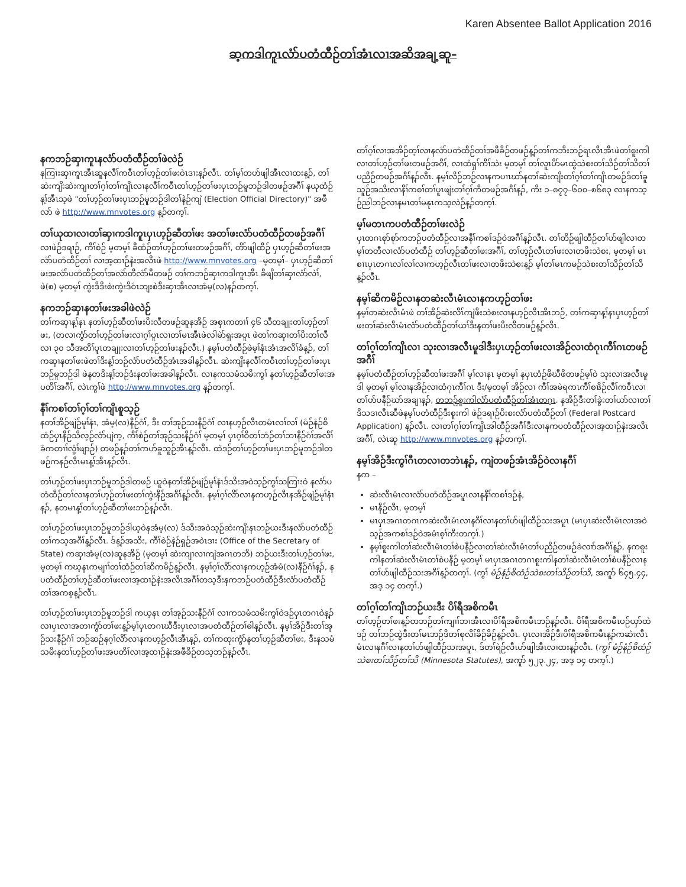Karen Absentee Ballot Application 2016
ဆ့ကဒါကူၤလံာ်ပတံထီဉ်တၢ်အံၤလၢအဆိအချ့ဆူ–
နကဘဉ်ဆှၢကူၤနလံာ်ပတံထီဉ်တၢ်ဖဲလဲဉ်
နကြၢးဆှၢကူၤအီၤဆူနလီၢ်ကဝီၤတၢ်ဟ့ဉ်တၢ်ဖးဝဲၤဒၢးန့ၣ်လီၤ. တၢ်မ့ၢ်တဟ်ဖျါအီၤလၢထးန့ၣ်, တၢ်ဆဲးကျိးဆဲးကျၢတၢ်ဂ့ၢ်တၢ်ကျိၤလၢနလီၢ်ကဝီၤတၢ်ဟ့ဉ်တၢ်ဖးပှၤဘဉ်မူဘဉ်ဒါတဖဉ်အဂီၢ် နယုထံဉ်န့ၢ်အီၤသ့ဖဲ "တၢ်ဟ့ဉ်တၢ်ဖးပှၤဘဉ်မူဘဉ်ဒါတၢ်နဲဉ်ကျဲ (Election Official Directory)" အဖီလာ် ဖဲ http://www.mnvotes.org န့ၣ်တက့ၢ်.
တၢ်ယုထၢလၢတၢ်ဆှၢကဒါကူၤပှၤဟ့ဉ်ဆီတၢ်ဖး အတၢ်ဖးလံာ်ပတံထီဉ်တဖဉ်အဂီၢ်
လၢဖဲဉ်ဒရၢဉ်, ကီၢ်စဲဉ် မ့တမ့ၢ် ခီထံဉ်တၢ်ဟ့ဉ်တၢ်ဖးတဖဉ်အဂီၢ်, တိာ်ဖျါထီဉ် ပှၤဟ့ဉ်ဆီတၢ်ဖးအလံာ်ပတံထီဉ်တၢ် လၢအ့ထၢဉ်နဲးအလိၤဖဲ http://www.mnvotes.org –မ့တမ့ၢ်– ပှၤဟ့ဉ်ဆီတၢ်ဖးအလံာ်ပတံထီဉ်တၢ်အလံာ်တီလံာ်မီတဖဉ် တၢ်ကဘဉ်ဆှၢကဒါကူၤအီၤ ခီဖျိတၢ်ဆှၢလံာ်လဲၢ်, ဖဲ(စ) မ့တမ့ၢ် ကွဲးဒိဒိးစဲးကွဲးဒိဝံၤဘျးစဲဒီးဆှၢအီၤလၢအံမ့(လ)န့ၣ်တက့ၢ်.
နကဘဉ်ဆှၢနတၢ်ဖးအခါဖဲလဲဉ်
တၢ်ကဆှၢန့ၢ်နၤ နတၢ်ဟ့ဉ်ဆီတၢ်ဖးပိးလီတဖဉ်ဆူနအိဉ် အစှၤကတၢၢ် ၄၆ သီတချုးတၢ်ဟ့ဉ်တၢ်ဖး, (တလၢကွံာ်တၢ်ဟ့ဉ်တၢ်ဖးလၢဂ့ၢ်ပူၤလၢတၢ်မၤအီၤဖဲလါမဲာ်ရှးအပူၤ ဖဲတၢ်ကဆှၢတၢ်ပိးတၢ်လီလၢ ၃၀ သီအတိၢ်ပူၤတချုးလၢတၢ်ဟ့ဉ်တၢ်ဖးန့ၣ်လီၤ.) နမ့ၢ်ပတံထီဉ်ဖဲမ့ၢ်နံၤအံၤအလိၢ်ခံန့ၣ်, တၢ်ကဆှၢနတၢ်ဖးဖဲတၢ်ဒိးန့ၢ်ဘဉ်လံာ်ပတံထီဉ်အံၤအခါန့ၣ်လီၤ. ဆဲးကျိးနလီၢ်ကဝီၤတၢ်ဟ့ဉ်တၢ်ဖးပှၤဘဉ်မူဘဉ်ဒါ ဖဲနတဒိးန့ၢ်ဘဉ်ဒံးနတၢ်ဖးအခါန့ၣ်လီၤ. လၢနကသမံသမိးကွၢ် နတၢ်ဟ့ဉ်ဆီတၢ်ဖးအပတိၢ်အဂီၢ်, လဲၤကွၢ်ဖဲ http://www.mnvotes.org န့ၣ်တက့ၢ်.
နီၢ်ကစၢ်တၢ်ဂ့ၢ်တၢ်ကျိၤစူသ့ဉ်
နတၢ်အိဉ်ဖျဲဉ်မုၢ်နံၤ, အံမ့(လ)နီဉ်ဂံၢ်, ဒီး တၢ်အုဉ်သးနီဉ်ဂံၢ် လၢနဟ့ဉ်လီၤတမံၤလၢ်လၢ် (မံဉ်နံဉ်စိထံဉ်ပှၤနီဉ်သိလ့ဉ်လံာ်ပျဲက့, ကီၢ်စဲဉ်တၢ်အုဉ်သးနီဉ်ဂံၢ် မ့တမ့ၢ် ပှၤဂ့ၢ်ဝီတၢ်ဘံဉ်တၢ်ဘၢနီဉ်ဂံၢ်အလီၢ်ခံကတၢၢ်လွံၢ်ဖျာဉ်) တဖဉ်န့ၣ်တၢ်ကဟ်ခူသူဉ်အီၤန့ၣ်လီၤ. ထဲဒဉ်တၢ်ဟ့ဉ်တၢ်ဖးပှၤဘဉ်မူဘဉ်ဒါတဖဉ်ကနဉ်လီၤမၤန့ၢ်အီၤန့ၣ်လီၤ.
တၢ်ဟ့ဉ်တၢ်ဖးပှၤဘဉ်မူဘဉ်ဒါတဖဉ် ယူဝဲနတၢ်အိဉ်ဖျဲဉ်မုၢ်နံၤဒ်သိးအဝဲသ့ဉ်ကွၢ်သကြၢးဝဲ နလံာ်ပတံထီဉ်တၢ်လၢနတၢ်ဟ့ဉ်တၢ်ဖးတၢ်ကွဲးနီဉ်အဂီၢ်န့ၣ်လီၤ. နမ့ၢ်ဂ့ၢ်လိာ်လၢနကဟ့ဉ်လီၤနအိဉ်ဖျဲဉ်မုၢ်နံၤန့ၣ်, နတမၤန့ၢ်တၢ်ဟ့ဉ်ဆီတၢ်ဖးဘဉ်န့ၣ်လီၤ.
တၢ်ဟ့ဉ်တၢ်ဖးပှၤဘဉ်မူဘဉ်ဒါယ့ဝဲနအံမ့(လ) ဒ်သိးအဝဲသ့ဉ်ဆဲးကျိးနၤဘဉ်ယးဒီးနလံာ်ပတံထီဉ်တၢ်ကသ့အဂီၢ်န့ၣ်လီၤ. ဒ်န့ၣ်အသိး, ကီၢ်စဲဉ်နဲဉ်ရှဉ်အဝဲၤဒၢး (Office of the Secretary of State) ကဆှၢအံမ့(လ)ဆူနအိဉ် (မ့တမ့ၢ် ဆဲးကျၢလၢကျဲအဂၤတဘိ) ဘဉ်ယးဒီးတၢ်ဟ့ဉ်တၢ်ဖး, မ့တမ့ၢ် ကဃ့နၤကမျၢၢ်တၢ်ထံဉ်တၢ်ဆိကမိဉ်န့ၣ်လီၤ. နမ့ၢ်ဂ့ၢ်လိာ်လၢနကဟ့ဉ်အံမံ(လ)နီဉ်ဂံၢ်န့ၣ်, နပတံထီဉ်တၢ်ဟ့ဉ်ဆီတၢ်ဖးလၢအ့ထၢဉ်နဲးအလိၤအဂီၢ်တသ့ဒီးနကဘဉ်ပတံထီဉ်ဒီးလံာ်ပတံထီဉ်တၢ်အကစ့န့ၣ်လီၤ.
တၢ်ဟ့ဉ်တၢ်ဖးပှၤဘဉ်မူဘဉ်ဒါ ကယ့နၤ တၢ်အုဉ်သးနီဉ်ဂံၢ် လၢကသမံသမိးကွၢ်ဝဲဒဉ်ပှၤတဂၤဝဲန့ၣ် လၢပှၤလၢအတၢကွံာ်တၢ်ဖးန့ၣ်မ့ၢ်ပှၤတဂၤဃီဒီးပှၤလၢအပတံထီဉ်တၢ်ဓါန့ၣ်လီၤ. နမ့ၢ်အိဉ်ဒီးတၢ်အုဉ်သးနီဉ်ဂံၢ် ဘဉ်ဆဉ်နဂ့ၢ်လိာ်လၢနကဟ့ဉ်လီၤအီၤန့ၣ်, တၢ်ကထုးကွံာ်နတၢ်ဟ့ဉ်ဆီတၢ်ဖး, ဒီးနသမံသမိးနတၢ်ဟ့ဉ်တၢ်ဖးအပတိၢ်လၢအ့ထၢဉ်နဲးအဖီခိဉ်တသ့ဘဉ်န့ၣ်လီၤ.
တၢ်ဂ့ၢ်လၢအအိဉ်တ့ၢ်လၢနလံာ်ပတံထီဉ်တၢ်အဖီခိဉ်တဖဉ်န့ၣ်တၢ်ကဘိးဘဉ်ရၤလီၤအီၤဖဲတၢ်စူးကါလၢတၢ်ဟ့ဉ်တၢ်ဖးတဖဉ်အဂီၢ်, လၢထံရှၢ်ကီၢ်သဲး မ့တမ့ၢ် တၢ်လူၤပိာ်မၤထွဲသဲစးတၢ်သိဉ်တၢ်သိတၢ်ပညိဉ်တဖဉ်အဂီၢ်န့ၣ်လီၤ. နမ့ၢ်လိဉ်ဘဉ်လၢနကပၢၤဃာ်နတၢ်ဆဲးကျိးတၢ်ဂ့ၢ်တၢ်ကျိၤတဖဉ်ဒ်တၢ်ခူသူဉ်အသိးလၢနီၢ်ကစၢ်တၢ်ပူၤဖျဲးတၢ်ဂ့ၢ်ကီတဖဉ်အဂီၢ်န့ၣ်, ကိး ၁–၈၇၇–၆၀၀–၈၆၈၃ လၢနကသ့ဉ်ညါဘဉ်လၢနမၤတၢ်မနုၤကသ့လဲဉ်န့ၣ်တက့ၢ်.
မ့ၢ်မတၤကပတံထီဉ်တၢ်ဖးလဲဉ်
ပှၤတဂၤစုာ်စုာ်ကဘဉ်ပတံထီဉ်လၢအနီၢ်ကစၢ်ဒဉ်ဝဲအဂီၢ်န့ၣ်လီၤ. တၢ်တိဉ်ဖျါထီဉ်တၢ်ဟ်ဖျါလၢတမ့ၢ်တတီလၢလံာ်ပတံထီဉ် တၢ်ဟ့ဉ်ဆီတၢ်ဖးအဂီၢ်, တၢ်ဟ့ဉ်လီၤတၢ်ဖးလၢတဖိးသဲစး, မ့တမ့ၢ် မၤစၢၤပှၤတဂၤလၢ်လၢ်လၢကဟ့ဉ်လီၤတၢ်ဖးလၢတဖိးသဲစးန့ၣ် မ့ၢ်တၢ်မၤကမဉ်သဲစးတၢ်သိဉ်တၢ်သိန့ၣ်လီၤ.
နမ့ၢ်ဆိကမိဉ်လၢနတဆဲးလီၤမံၤလၢနကဟ့ဉ်တၢ်ဖး
နမ့ၢ်တဆဲးလီၤမံၤဖဲ တၢ်အိဉ်ဆဲးလီၤ်ကျဲဖိးသဲစးလၢနဟ့ဉ်လီၤအီၤဘဉ်, တၢ်ကဆှၢန့ၢ်နၤပှၤဟ့ဉ်တၢ်ဖးတၢ်ဆဲးလီၤမံၤလံာ်ပတံထီဉ်တၢ်ယၢ်ဒီးနတၢ်ဖးပိးလီတဖဉ်န့ၣ်လီၤ.
တၢ်ဂ့ၢ်တၢ်ကျိၤလၢ သုးလၢအလီၤမူဒါဒီးပှၤဟ့ဉ်တၢ်ဖးလၢအိဉ်လၢထံဂုၤကီၢ်ဂၤတဖဉ်အဂီၢ်
နမ့ၢ်ပတံထီဉ်တၢ်ဟ့ဉ်ဆီတၢ်ဖးအဂီၢ် မ့ၢ်လၢနၤ မ့တမ့ၢ် နပှၤဟံဉ်ဖိဃီဖိတဖဉ်မ့ၢ်ဝဲ သုးလၢအလီၤမူဒါ မ့တမ့ၢ် မ့ၢ်လၢနအိဉ်လၢထံဂုၤကီၢ်ဂၤ ဒီး/မ့တမ့ၢ် အိဉ်လၢ ကီၢ်အမဲရကၤကီၢ်စၢၖိဉ်လီၢ်ကဝီၤလၢတၢ်ဟ်ပနီဉ်ဃာ်အချၢန့ၣ်, တဘဉ်စူးကါလံာ်ပတံထီဉ်တၢ်အံၤတဂ့ၤ. နအိဉ်ဒီးတၢ်ခွဲးတၢ်ယာ်လၢတၢ်ဒိသဒၢလီၤဆီဖဲနမ့ၢ်ပတံထီဉ်ဒီးစူးကါ ဖဲဉ်ဒရၢဉ်ပိးစးလံာ်ပတံထီဉ်တၢ် (Federal Postcard Application) န့ၣ်လီၤ. လၢတၢ်ဂ့ၢ်တၢ်ကျိၤအါထီဉ်အဂီၢ်ဒီးလၢနကပတံထီဉ်လၢအ့ထၢဉ်နဲးအလိၤအဂီၢ်, လဲၤဆူ http://www.mnvotes.org န့ၣ်တက့ၢ်.
နမ့ၢ်အိဉ်ဒီးကွၢ်ဂီၤတလၢတဘဲၤန့ၣ်, ကျဲတဖဉ်အံၤအိဉ်ဝဲလၢနဂီၢ်
နက –
ဆဲးလီၤမံၤလၢလံာ်ပတံထီဉ်အပူၤလၢနနီၢ်ကစၢ်ဒဉ်နဲ,
မၤနီဉ်လီၤ, မ့တမ့ၢ်
မၤပှၤအဂၤတဂၤကဆဲးလီၤမံၤလၢနဂီၢ်လၢနတၢ်ဟ်ဖျါထီဉ်သးအပူၤ (မၤပှၤဆဲးလီၤမံၤလၢအဝဲသ့ဉ်အကစၢ်ဒဉ်ဝဲအမံၤစ့ၢ်ကီးတက့ၢ်.)
နမ့ၢ်စူးကါတၢ်ဆဲးလီၤမံၤတၢ်စဲပနီဉ်လၢတၢ်ဆဲးလီၤမံၤတၢ်ပညိဉ်တဖဉ်ခဲလၢာ်အဂီၢ်န့ၣ်, နကစူးကါနတၢ်ဆဲးလီၤမံၤတၢ်စဲပနီဉ် မ့တမ့ၢ် မၤပှၤအဂၤတဂၤစူးကါနတၢ်ဆဲးလီၤမံၤတၢ်စဲပနီဉ်လၢနတၢ်ဟ်ဖျါထီဉ်သးအဂီၢ်န့ၣ်တက့ၢ်. (ကွၢ် မံဉ်နံဉ်စိထံဉ်သဲစးတၢ်သိဉ်တၢ်သိ, အကူာ် ၆၄၅.၄၄, အဒ့ ၁၄ တက့ၢ်.)
တၢ်ဂ့ၢ်တၢ်ကျိၤဘဉ်ယးဒီး ပိၢ်ရီအစိကမီၤ
တၢ်ဟ့ဉ်တၢ်ဖးန့ၣ်တဘဉ်တၢ်ကျၢၢ်ဘၢအီၤလၢပိၢ်ရီအစိကမီၤဘဉ်န့ၣ်လီၤ. ပိၢ်ရီအစိကမီၤပဉ်ယှာ်ထဲဒဉ် တၢ်ဘဉ်ထွဲဒီးတၢ်မၤဘဉ်ဒိတၢ်စုလိၢ်ခိဉ်ခိဉ်န့ၣ်လီၤ. ပှၤလၢအိဉ်ဒီးပိၢ်ရီအစိကမီၤန့ၣ်ကဆဲးလီၤမံၤလၢနဂီၢ်လၢနတၢ်ဟ်ဖျါထီဉ်သးအပူၤ, ဒ်တၢ်ရဲဉ်လီၤဟ်ဖျါအီၤလၢထးန့ၣ်လီၤ. (ကွၢ် မံဉ်နံဉ်စိထံဉ်သဲစးတၢ်သိဉ်တၢ်သိ (Minnesota Statutes), အကူာ် ၅၂၃.၂၄, အဒ့ ၁၄ တက့ၢ်.)